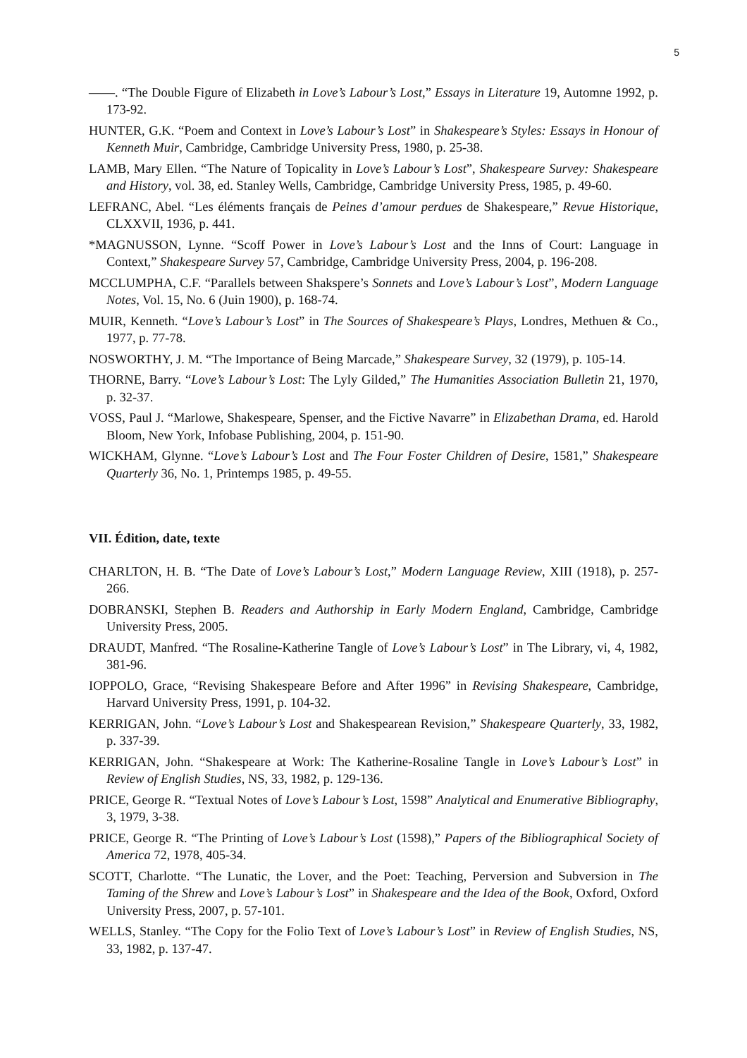5
——. “The Double Figure of Elizabeth in Love’s Labour’s Lost,” Essays in Literature 19, Automne 1992, p. 173-92.
HUNTER, G.K. “Poem and Context in Love’s Labour’s Lost” in Shakespeare’s Styles: Essays in Honour of Kenneth Muir, Cambridge, Cambridge University Press, 1980, p. 25-38.
LAMB, Mary Ellen. “The Nature of Topicality in Love’s Labour’s Lost”, Shakespeare Survey: Shakespeare and History, vol. 38, ed. Stanley Wells, Cambridge, Cambridge University Press, 1985, p. 49-60.
LEFRANC, Abel. “Les éléments français de Peines d’amour perdues de Shakespeare,” Revue Historique, CLXXVII, 1936, p. 441.
*MAGNUSSON, Lynne. “Scoff Power in Love’s Labour’s Lost and the Inns of Court: Language in Context,” Shakespeare Survey 57, Cambridge, Cambridge University Press, 2004, p. 196-208.
MCCLUMPHA, C.F. “Parallels between Shakspere’s Sonnets and Love’s Labour’s Lost”, Modern Language Notes, Vol. 15, No. 6 (Juin 1900), p. 168-74.
MUIR, Kenneth. “Love’s Labour’s Lost” in The Sources of Shakespeare’s Plays, Londres, Methuen & Co., 1977, p. 77-78.
NOSWORTHY, J. M. “The Importance of Being Marcade,” Shakespeare Survey, 32 (1979), p. 105-14.
THORNE, Barry. “Love’s Labour’s Lost: The Lyly Gilded,” The Humanities Association Bulletin 21, 1970, p. 32-37.
VOSS, Paul J. “Marlowe, Shakespeare, Spenser, and the Fictive Navarre” in Elizabethan Drama, ed. Harold Bloom, New York, Infobase Publishing, 2004, p. 151-90.
WICKHAM, Glynne. “Love’s Labour’s Lost and The Four Foster Children of Desire, 1581,” Shakespeare Quarterly 36, No. 1, Printemps 1985, p. 49-55.
VII. Édition, date, texte
CHARLTON, H. B. “The Date of Love’s Labour’s Lost,” Modern Language Review, XIII (1918), p. 257-266.
DOBRANSKI, Stephen B. Readers and Authorship in Early Modern England, Cambridge, Cambridge University Press, 2005.
DRAUDT, Manfred. “The Rosaline-Katherine Tangle of Love’s Labour’s Lost” in The Library, vi, 4, 1982, 381-96.
IOPPOLO, Grace, “Revising Shakespeare Before and After 1996” in Revising Shakespeare, Cambridge, Harvard University Press, 1991, p. 104-32.
KERRIGAN, John. “Love’s Labour’s Lost and Shakespearean Revision,” Shakespeare Quarterly, 33, 1982, p. 337-39.
KERRIGAN, John. “Shakespeare at Work: The Katherine-Rosaline Tangle in Love’s Labour’s Lost” in Review of English Studies, NS, 33, 1982, p. 129-136.
PRICE, George R. “Textual Notes of Love’s Labour’s Lost, 1598” Analytical and Enumerative Bibliography, 3, 1979, 3-38.
PRICE, George R. “The Printing of Love’s Labour’s Lost (1598),” Papers of the Bibliographical Society of America 72, 1978, 405-34.
SCOTT, Charlotte. “The Lunatic, the Lover, and the Poet: Teaching, Perversion and Subversion in The Taming of the Shrew and Love’s Labour’s Lost” in Shakespeare and the Idea of the Book, Oxford, Oxford University Press, 2007, p. 57-101.
WELLS, Stanley. “The Copy for the Folio Text of Love’s Labour’s Lost” in Review of English Studies, NS, 33, 1982, p. 137-47.